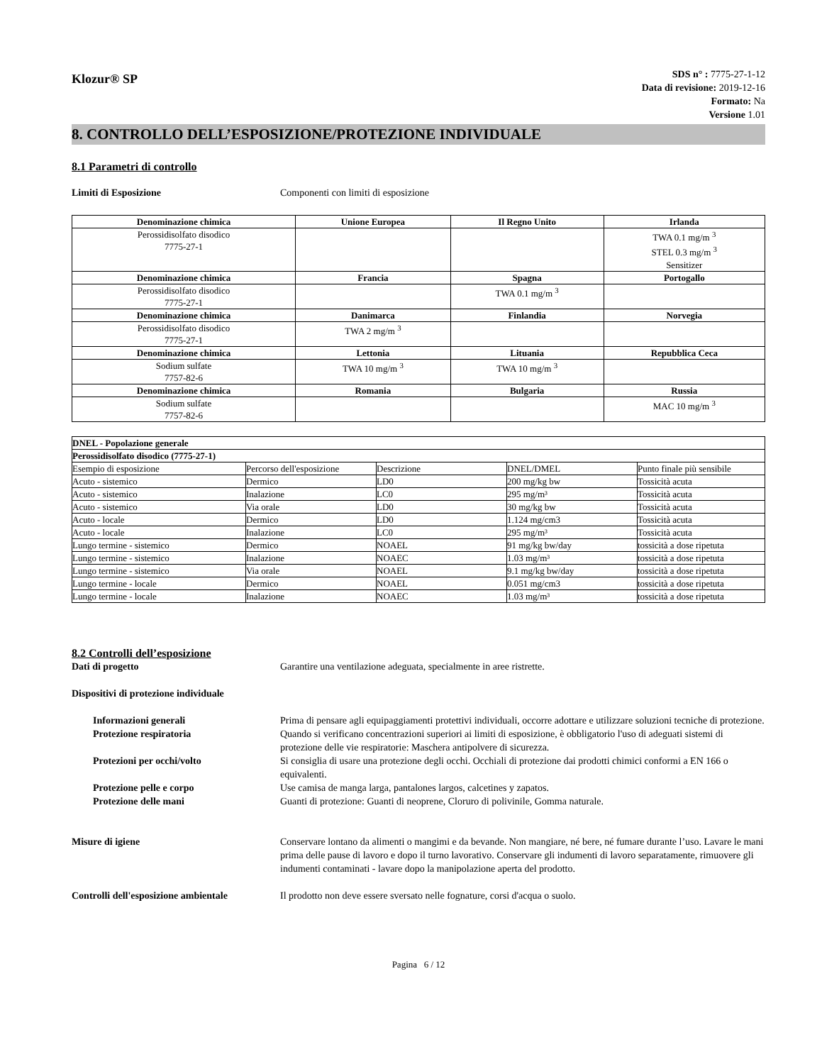Klozur® SP
SDS n° : 7775-27-1-12
Data di revisione: 2019-12-16
Formato: Na
Versione 1.01
8. CONTROLLO DELL’ESPOSIZIONE/PROTEZIONE INDIVIDUALE
8.1 Parametri di controllo
Limiti di Esposizione Componenti con limiti di esposizione
| Denominazione chimica | Unione Europea | Il Regno Unito | Irlanda |
| --- | --- | --- | --- |
| Perossidisolfato disodico 7775-27-1 | | | TWA 0.1 mg/m <sup>3</sup> STEL 0.3 mg/m <sup>3</sup> Sensitizer |
| Denominazione chimica | Francia | Spagna | Portogallo |
| Perossidisolfato disodico 7775-27-1 | | TWA 0.1 mg/m <sup>3</sup> | |
| Denominazione chimica | Danimarca | Finlandia | Norvegia |
| Perossidisolfato disodico 7775-27-1 | TWA 2 mg/m <sup>3</sup> | | |
| Denominazione chimica | Lettonia | Lituania | Repubblica Ceca |
| Sodium sulfate 7757-82-6 | TWA 10 mg/m <sup>3</sup> | TWA 10 mg/m <sup>3</sup> | |
| Denominazione chimica | Romania | Bulgaria | Russia |
| Sodium sulfate 7757-82-6 | | | MAC 10 mg/m <sup>3</sup> |
| DNEL - Popolazione generale | | | | |
| Perossidisolfato disodico (7775-27-1) | | | | |
| Esempio di esposizione | Percorso dell'esposizione | Descrizione | DNEL/DMEL | Punto finale più sensibile |
| Acuto - sistemico | Dermico | LD0 | 200 mg/kg bw | Tossicità acuta |
| Acuto - sistemico | Inalazione | LC0 | 295 mg/m³ | Tossicità acuta |
| Acuto - sistemico | Via orale | LD0 | 30 mg/kg bw | Tossicità acuta |
| Acuto - locale | Dermico | LD0 | 1.124 mg/cm3 | Tossicità acuta |
| Acuto - locale | Inalazione | LC0 | 295 mg/m³ | Tossicità acuta |
| Lungo termine - sistemico | Dermico | NOAEL | 91 mg/kg bw/day | tossicità a dose ripetuta |
| Lungo termine - sistemico | Inalazione | NOAEC | 1.03 mg/m³ | tossicità a dose ripetuta |
| Lungo termine - sistemico | Via orale | NOAEL | 9.1 mg/kg bw/day | tossicità a dose ripetuta |
| Lungo termine - locale | Dermico | NOAEL | 0.051 mg/cm3 | tossicità a dose ripetuta |
| Lungo termine - locale | Inalazione | NOAEC | 1.03 mg/m³ | tossicità a dose ripetuta |
8.2 Controlli dell’esposizione
Dati di progetto Garantire una ventilazione adeguata, specialmente in aree ristrette.
Dispositivi di protezione individuale
Informazioni generali Prima di pensare agli equipaggiamenti protettivi individuali, occorre adottare e utilizzare soluzioni tecniche di protezione.
Protezione respiratoria Quando si verificano concentrazioni superiori ai limiti di esposizione, è obbligatorio l'uso di adeguati sistemi di protezione delle vie respiratorie: Maschera antipolvere di sicurezza.
Protezioni per occhi/volto Si consiglia di usare una protezione degli occhi. Occhiali di protezione dai prodotti chimici conformi a EN 166 o equivalenti.
Protezione pelle e corpo Use camisa de manga larga, pantalones largos, calcetines y zapatos.
Protezione delle mani Guanti di protezione: Guanti di neoprene, Cloruro di polivinile, Gomma naturale.
Misure di igiene Conservare lontano da alimenti o mangimi e da bevande. Non mangiare, né bere, né fumare durante l’uso. Lavare le mani prima delle pause di lavoro e dopo il turno lavorativo. Conservare gli indumenti di lavoro separatamente, rimuovere gli indumenti contaminati - lavare dopo la manipolazione aperta del prodotto.
Controlli dell'esposizione ambientale
Il prodotto non deve essere sversato nelle fognature, corsi d'acqua o suolo.
Pagina 6 / 12